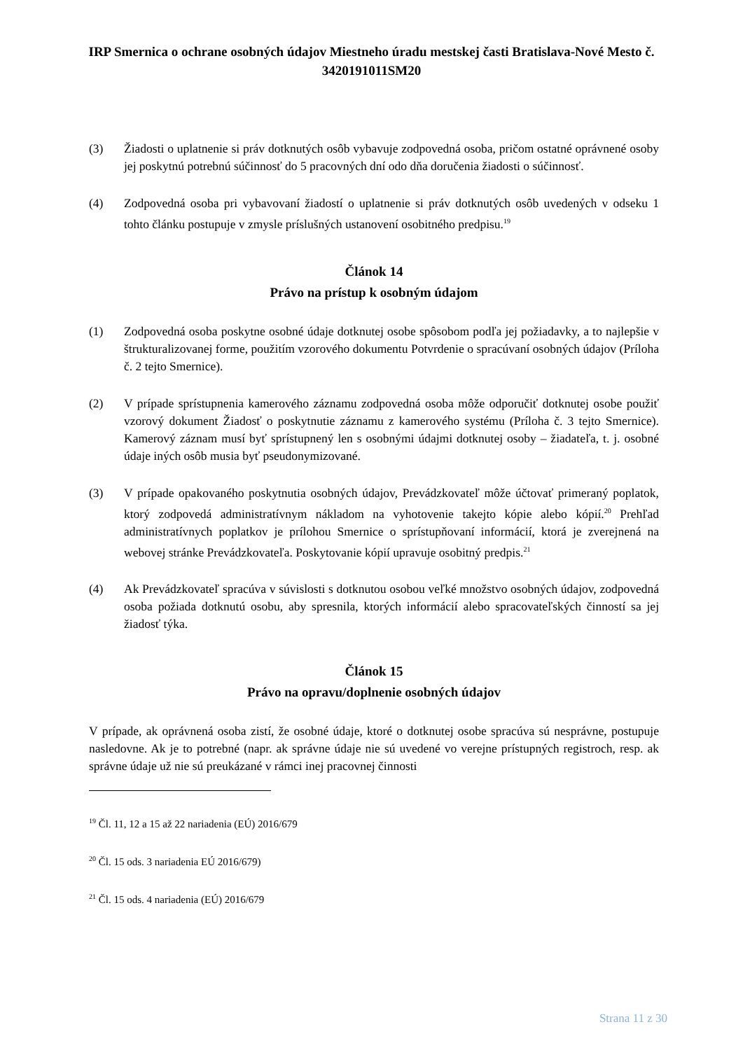IRP Smernica o ochrane osobných údajov Miestneho úradu mestskej časti Bratislava-Nové Mesto č. 3420191011SM20
(3) Žiadosti o uplatnenie si práv dotknutých osôb vybavuje zodpovedná osoba, pričom ostatné oprávnené osoby jej poskytnú potrebnú súčinnosť do 5 pracovných dní odo dňa doručenia žiadosti o súčinnosť.
(4) Zodpovedná osoba pri vybavovaní žiadostí o uplatnenie si práv dotknutých osôb uvedených v odseku 1 tohto článku postupuje v zmysle príslušných ustanovení osobitného predpisu.<sup>19</sup>
Článok 14
Právo na prístup k osobným údajom
(1) Zodpovedná osoba poskytne osobné údaje dotknutej osobe spôsobom podľa jej požiadavky, a to najlepšie v štrukturalizovanej forme, použitím vzorového dokumentu Potvrdenie o spracúvaní osobných údajov (Príloha č. 2 tejto Smernice).
(2) V prípade sprístupnenia kamerového záznamu zodpovedná osoba môže odporučiť dotknutej osobe použiť vzorový dokument Žiadosť o poskytnutie záznamu z kamerového systému (Príloha č. 3 tejto Smernice). Kamerový záznam musí byť sprístupnený len s osobnými údajmi dotknutej osoby – žiadateľa, t. j. osobné údaje iných osôb musia byť pseudonymizované.
(3) V prípade opakovaného poskytnutia osobných údajov, Prevádzkovateľ môže účtovať primeraný poplatok, ktorý zodpovedá administratívnym nákladom na vyhotovenie takejto kópie alebo kópií.<sup>20</sup> Prehľad administratívnych poplatkov je prílohou Smernice o sprístupňovaní informácií, ktorá je zverejnená na webovej stránke Prevádzkovateľa. Poskytovanie kópií upravuje osobitný predpis.<sup>21</sup>
(4) Ak Prevádzkovateľ spracúva v súvislosti s dotknutou osobou veľké množstvo osobných údajov, zodpovedná osoba požiada dotknutú osobu, aby spresnila, ktorých informácií alebo spracovateľských činností sa jej žiadosť týka.
Článok 15
Právo na opravu/doplnenie osobných údajov
V prípade, ak oprávnená osoba zistí, že osobné údaje, ktoré o dotknutej osobe spracúva sú nesprávne, postupuje nasledovne. Ak je to potrebné (napr. ak správne údaje nie sú uvedené vo verejne prístupných registroch, resp. ak správne údaje už nie sú preukázané v rámci inej pracovnej činnosti
<sup>19</sup> Čl. 11, 12 a 15 až 22 nariadenia (EÚ) 2016/679
<sup>20</sup> Čl. 15 ods. 3 nariadenia EÚ 2016/679)
<sup>21</sup> Čl. 15 ods. 4 nariadenia (EÚ) 2016/679
Strana 11 z 30